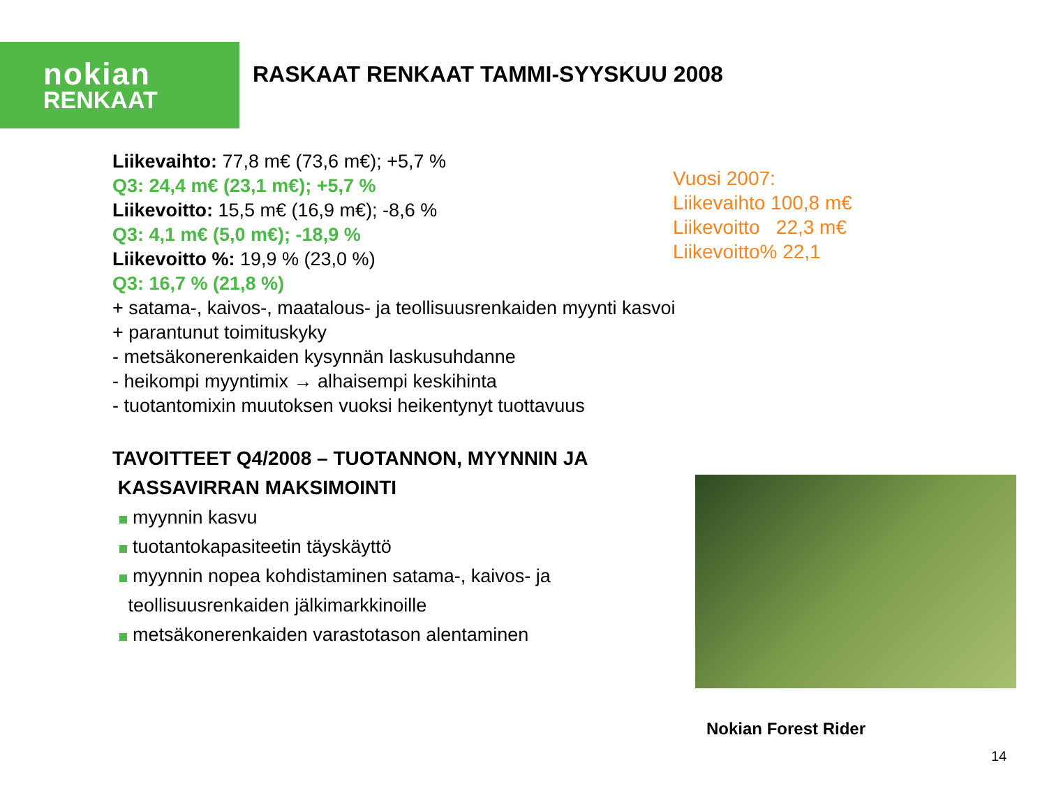nokian
RENKAAT
RASKAAT RENKAAT TAMMI-SYYSKUU 2008
Liikevaihto: 77,8 m€ (73,6 m€); +5,7 %
Q3: 24,4 m€ (23,1 m€); +5,7 %
Liikevoitto: 15,5 m€ (16,9 m€); -8,6 %
Q3: 4,1 m€ (5,0 m€); -18,9 %
Liikevoitto %: 19,9 % (23,0 %)
Q3: 16,7 % (21,8 %)
+ satama-, kaivos-, maatalous- ja teollisuusrenkaiden myynti kasvoi
+ parantunut toimituskyky
- metsäkonerenkaiden kysynnän laskusuhdanne
- heikompi myyntimix → alhaisempi keskihinta
- tuotantomixin muutoksen vuoksi heikentynyt tuottavuus
Vuosi 2007:
Liikevaihto 100,8 m€
Liikevoitto 22,3 m€
Liikevoitto% 22,1
TAVOITTEET Q4/2008 – TUOTANNON, MYYNNIN JA
KASSAVIRRAN MAKSIMOINTI
myynnin kasvu
tuotantokapasiteetin täyskäyttö
myynnin nopea kohdistaminen satama-, kaivos- ja
teollisuusrenkaiden jälkimarkkinoille
metsäkonerenkaiden varastotason alentaminen
Nokian Forest Rider
14